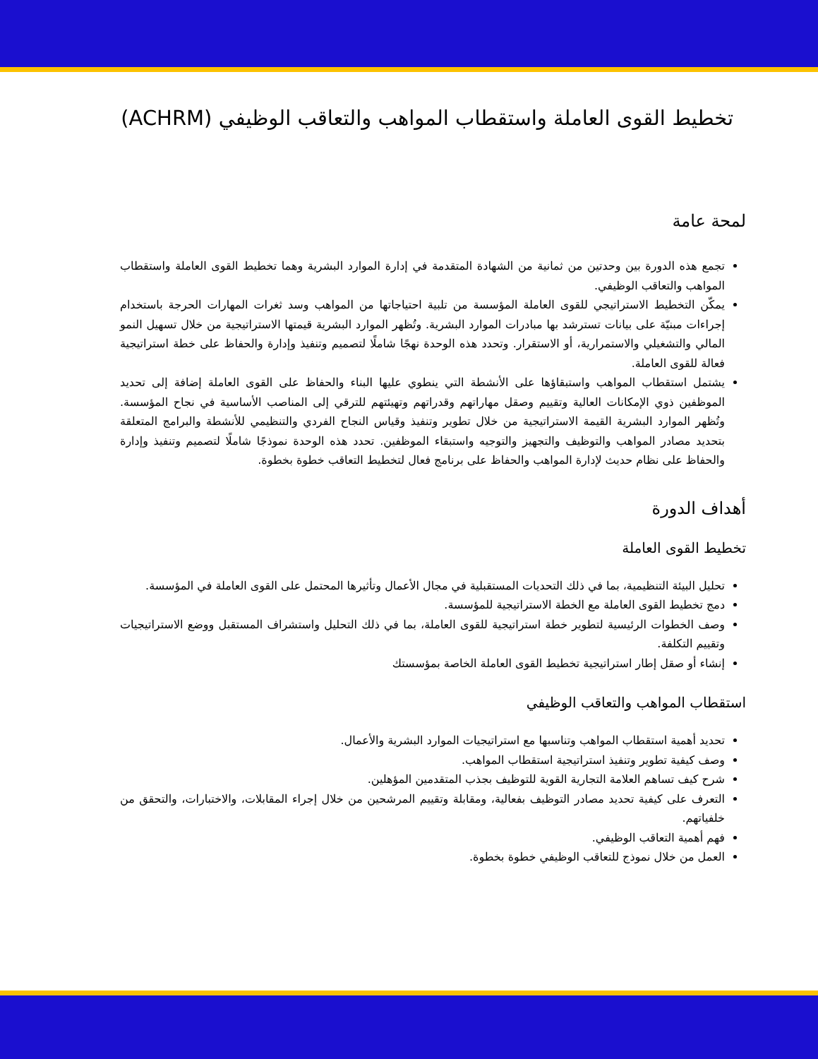تخطيط القوى العاملة واستقطاب المواهب والتعاقب الوظيفي (ACHRM)
لمحة عامة
تجمع هذه الدورة بين وحدتين من ثمانية من الشهادة المتقدمة في إدارة الموارد البشرية وهما تخطيط القوى العاملة واستقطاب المواهب والتعاقب الوظيفي.
يمكّن التخطيط الاستراتيجي للقوى العاملة المؤسسة من تلبية احتياجاتها من المواهب وسد ثغرات المهارات الحرجة باستخدام إجراءات مبنيّة على بيانات تسترشد بها مبادرات الموارد البشرية. وتُظهر الموارد البشرية قيمتها الاستراتيجية من خلال تسهيل النمو المالي والتشغيلي والاستمرارية، أو الاستقرار. وتحدد هذه الوحدة نهجًا شاملًا لتصميم وتنفيذ وإدارة والحفاظ على خطة استراتيجية فعالة للقوى العاملة.
يشتمل استقطاب المواهب واستبقاؤها على الأنشطة التي ينطوي عليها البناء والحفاظ على القوى العاملة إضافة إلى تحديد الموظفين ذوي الإمكانات العالية وتقييم وصقل مهاراتهم وقدراتهم وتهيئتهم للترقي إلى المناصب الأساسية في نجاح المؤسسة. وتُظهر الموارد البشرية القيمة الاستراتيجية من خلال تطوير وتنفيذ وقياس النجاح الفردي والتنظيمي للأنشطة والبرامج المتعلقة بتحديد مصادر المواهب والتوظيف والتجهيز والتوجيه واستبقاء الموظفين. تحدد هذه الوحدة نموذجًا شاملًا لتصميم وتنفيذ وإدارة والحفاظ على نظام حديث لإدارة المواهب والحفاظ على برنامج فعال لتخطيط التعاقب خطوة بخطوة.
أهداف الدورة
تخطيط القوى العاملة
تحليل البيئة التنظيمية، بما في ذلك التحديات المستقبلية في مجال الأعمال وتأثيرها المحتمل على القوى العاملة في المؤسسة.
دمج تخطيط القوى العاملة مع الخطة الاستراتيجية للمؤسسة.
وصف الخطوات الرئيسية لتطوير خطة استراتيجية للقوى العاملة، بما في ذلك التحليل واستشراف المستقبل ووضع الاستراتيجيات وتقييم التكلفة.
إنشاء أو صقل إطار استراتيجية تخطيط القوى العاملة الخاصة بمؤسستك
استقطاب المواهب والتعاقب الوظيفي
تحديد أهمية استقطاب المواهب وتناسبها مع استراتيجيات الموارد البشرية والأعمال.
وصف كيفية تطوير وتنفيذ استراتيجية استقطاب المواهب.
شرح كيف تساهم العلامة التجارية القوية للتوظيف بجذب المتقدمين المؤهلين.
التعرف على كيفية تحديد مصادر التوظيف بفعالية، ومقابلة وتقييم المرشحين من خلال إجراء المقابلات، والاختبارات، والتحقق من خلفياتهم.
فهم أهمية التعاقب الوظيفي.
العمل من خلال نموذج للتعاقب الوظيفي خطوة بخطوة.